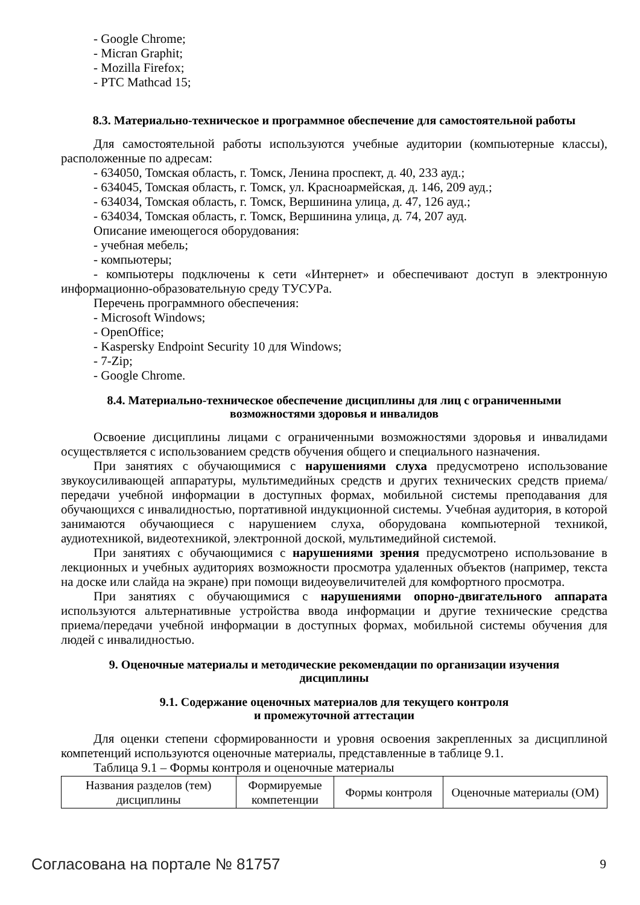- Google Chrome;
- Micran Graphit;
- Mozilla Firefox;
- PTC Mathcad 15;
8.3. Материально-техническое и программное обеспечение для самостоятельной работы
Для самостоятельной работы используются учебные аудитории (компьютерные классы), расположенные по адресам:
- 634050, Томская область, г. Томск, Ленина проспект, д. 40, 233 ауд.;
- 634045, Томская область, г. Томск, ул. Красноармейская, д. 146, 209 ауд.;
- 634034, Томская область, г. Томск, Вершинина улица, д. 47, 126 ауд.;
- 634034, Томская область, г. Томск, Вершинина улица, д. 74, 207 ауд.
Описание имеющегося оборудования:
- учебная мебель;
- компьютеры;
- компьютеры подключены к сети «Интернет» и обеспечивают доступ в электронную информационно-образовательную среду ТУСУРа.
Перечень программного обеспечения:
- Microsoft Windows;
- OpenOffice;
- Kaspersky Endpoint Security 10 для Windows;
- 7-Zip;
- Google Chrome.
8.4. Материально-техническое обеспечение дисциплины для лиц с ограниченными
возможностями здоровья и инвалидов
Освоение дисциплины лицами с ограниченными возможностями здоровья и инвалидами осуществляется с использованием средств обучения общего и специального назначения.
При занятиях с обучающимися с нарушениями слуха предусмотрено использование звукоусиливающей аппаратуры, мультимедийных средств и других технических средств приема/передачи учебной информации в доступных формах, мобильной системы преподавания для обучающихся с инвалидностью, портативной индукционной системы. Учебная аудитория, в которой занимаются обучающиеся с нарушением слуха, оборудована компьютерной техникой, аудиотехникой, видеотехникой, электронной доской, мультимедийной системой.
При занятиях с обучающимися с нарушениями зрения предусмотрено использование в лекционных и учебных аудиториях возможности просмотра удаленных объектов (например, текста на доске или слайда на экране) при помощи видеоувеличителей для комфортного просмотра.
При занятиях с обучающимися с нарушениями опорно-двигательного аппарата используются альтернативные устройства ввода информации и другие технические средства приема/передачи учебной информации в доступных формах, мобильной системы обучения для людей с инвалидностью.
9. Оценочные материалы и методические рекомендации по организации изучения
дисциплины
9.1. Содержание оценочных материалов для текущего контроля
и промежуточной аттестации
Для оценки степени сформированности и уровня освоения закрепленных за дисциплиной компетенций используются оценочные материалы, представленные в таблице 9.1.
Таблица 9.1 – Формы контроля и оценочные материалы
| Названия разделов (тем) дисциплины | Формируемые компетенции | Формы контроля | Оценочные материалы (ОМ) |
Согласована на портале № 81757 9